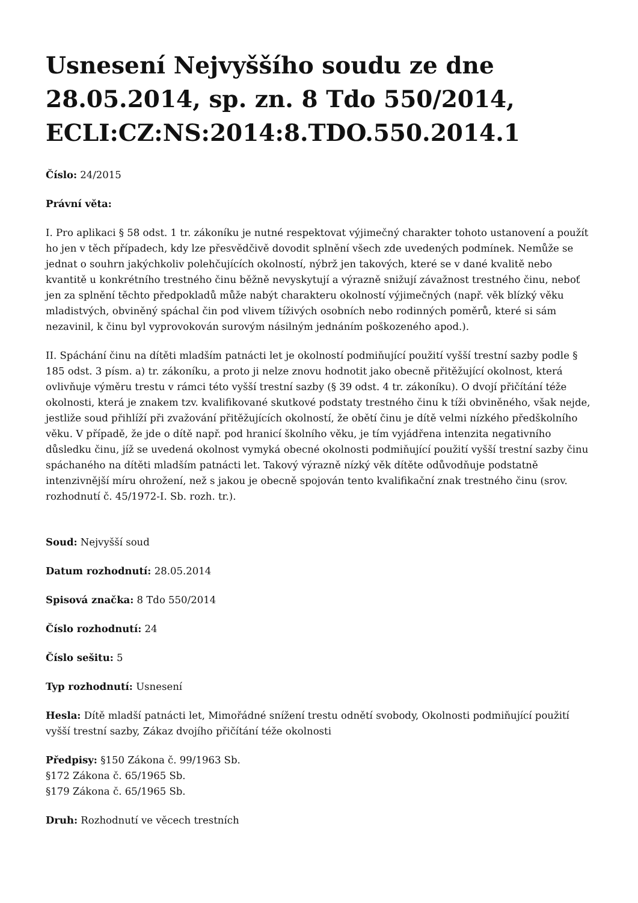Usnesení Nejvyššího soudu ze dne 28.05.2014, sp. zn. 8 Tdo 550/2014, ECLI:CZ:NS:2014:8.TDO.550.2014.1
Číslo: 24/2015
Právní věta:
I. Pro aplikaci § 58 odst. 1 tr. zákoníku je nutné respektovat výjimečný charakter tohoto ustanovení a použít ho jen v těch případech, kdy lze přesvědčivě dovodit splnění všech zde uvedených podmínek. Nemůže se jednat o souhrn jakýchkoliv polehčujících okolností, nýbrž jen takových, které se v dané kvalitě nebo kvantitě u konkrétního trestného činu běžně nevyskytují a výrazně snižují závažnost trestného činu, neboť jen za splnění těchto předpokladů může nabýt charakteru okolností výjimečných (např. věk blízký věku mladistvých, obviněný spáchal čin pod vlivem tíživých osobních nebo rodinných poměrů, které si sám nezavinil, k činu byl vyprovokován surovým násilným jednáním poškozeného apod.).
II. Spáchání činu na dítěti mladším patnácti let je okolností podmiňující použití vyšší trestní sazby podle § 185 odst. 3 písm. a) tr. zákoníku, a proto ji nelze znovu hodnotit jako obecně přitěžující okolnost, která ovlivňuje výměru trestu v rámci této vyšší trestní sazby (§ 39 odst. 4 tr. zákoníku). O dvojí přičítání téže okolnosti, která je znakem tzv. kvalifikované skutkové podstaty trestného činu k tíži obviněného, však nejde, jestliže soud přihlíží při zvažování přitěžujících okolností, že obětí činu je dítě velmi nízkého předškolního věku. V případě, že jde o dítě např. pod hranicí školního věku, je tím vyjádřena intenzita negativního důsledku činu, jíž se uvedená okolnost vymyká obecné okolnosti podmiňující použití vyšší trestní sazby činu spáchaného na dítěti mladším patnácti let. Takový výrazně nízký věk dítěte odůvodňuje podstatně intenzivnější míru ohrožení, než s jakou je obecně spojován tento kvalifikační znak trestného činu (srov. rozhodnutí č. 45/1972-I. Sb. rozh. tr.).
Soud: Nejvyšší soud
Datum rozhodnutí: 28.05.2014
Spisová značka: 8 Tdo 550/2014
Číslo rozhodnutí: 24
Číslo sešitu: 5
Typ rozhodnutí: Usnesení
Hesla: Dítě mladší patnácti let, Mimořádné snížení trestu odnětí svobody, Okolnosti podmiňující použití vyšší trestní sazby, Zákaz dvojího přičítání téže okolnosti
Předpisy: §150 Zákona č. 99/1963 Sb.
§172 Zákona č. 65/1965 Sb.
§179 Zákona č. 65/1965 Sb.
Druh: Rozhodnutí ve věcech trestních